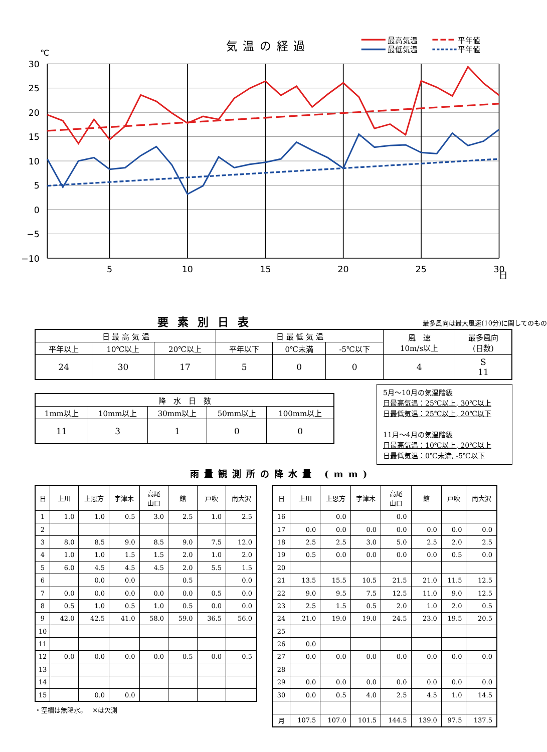気温の経過
最高気温
最低気温
平年値
平年値
℃
30
25
20
15
10
5
0
−5
−10
5
10
15
20
25
30
日
要素別日表
最多風向は最大風速(10分)に関してのもの
| 日 最 高 気 温 | | | 日 最 低 気 温 | | | 風 速 10m/s以上 | 最多風向 (日数) |
| --- | --- | --- | --- | --- | --- | --- | --- |
| 平年以上 | 10℃以上 | 20℃以上 | 平年以下 | 0℃未満 | -5℃以下 | | |
| 24 | 30 | 17 | 5 | 0 | 0 | 4 | S 11 |
| 降 水 日 数 | | | | |
| --- | --- | --- | --- | --- |
| 1mm以上 | 10mm以上 | 30mm以上 | 50mm以上 | 100mm以上 |
| 11 | 3 | 1 | 0 | 0 |
5月～10月の気温階級
日最高気温：25℃以上, 30℃以上
日最低気温：25℃以上, 20℃以下
11月～4月の気温階級
日最高気温：10℃以上, 20℃以上
日最低気温：0℃未満, -5℃以下
雨量観測所の降水量 (mm)
| 日 | 上川 | 上恩方 | 宇津木 | 高尾 山口 | 館 | 戸吹 | 南大沢 |
| --- | --- | --- | --- | --- | --- | --- | --- |
| 1 | 1.0 | 1.0 | 0.5 | 3.0 | 2.5 | 1.0 | 2.5 |
| 2 | | | | | | | |
| 3 | 8.0 | 8.5 | 9.0 | 8.5 | 9.0 | 7.5 | 12.0 |
| 4 | 1.0 | 1.0 | 1.5 | 1.5 | 2.0 | 1.0 | 2.0 |
| 5 | 6.0 | 4.5 | 4.5 | 4.5 | 2.0 | 5.5 | 1.5 |
| 6 | | 0.0 | 0.0 | | 0.5 | | 0.0 |
| 7 | 0.0 | 0.0 | 0.0 | 0.0 | 0.0 | 0.5 | 0.0 |
| 8 | 0.5 | 1.0 | 0.5 | 1.0 | 0.5 | 0.0 | 0.0 |
| 9 | 42.0 | 42.5 | 41.0 | 58.0 | 59.0 | 36.5 | 56.0 |
| 10 | | | | | | | |
| 11 | | | | | | | |
| 12 | 0.0 | 0.0 | 0.0 | 0.0 | 0.5 | 0.0 | 0.5 |
| 13 | | | | | | | |
| 14 | | | | | | | |
| 15 | | 0.0 | 0.0 | | | | |
・空欄は無降水。　 ×は欠測
| 日 | 上川 | 上恩方 | 宇津木 | 高尾 山口 | 館 | 戸吹 | 南大沢 |
| --- | --- | --- | --- | --- | --- | --- | --- |
| 16 | | 0.0 | | 0.0 | | | |
| 17 | 0.0 | 0.0 | 0.0 | 0.0 | 0.0 | 0.0 | 0.0 |
| 18 | 2.5 | 2.5 | 3.0 | 5.0 | 2.5 | 2.0 | 2.5 |
| 19 | 0.5 | 0.0 | 0.0 | 0.0 | 0.0 | 0.5 | 0.0 |
| 20 | | | | | | | |
| 21 | 13.5 | 15.5 | 10.5 | 21.5 | 21.0 | 11.5 | 12.5 |
| 22 | 9.0 | 9.5 | 7.5 | 12.5 | 11.0 | 9.0 | 12.5 |
| 23 | 2.5 | 1.5 | 0.5 | 2.0 | 1.0 | 2.0 | 0.5 |
| 24 | 21.0 | 19.0 | 19.0 | 24.5 | 23.0 | 19.5 | 20.5 |
| 25 | | | | | | | |
| 26 | 0.0 | | | | | | |
| 27 | 0.0 | 0.0 | 0.0 | 0.0 | 0.0 | 0.0 | 0.0 |
| 28 | | | | | | | |
| 29 | 0.0 | 0.0 | 0.0 | 0.0 | 0.0 | 0.0 | 0.0 |
| 30 | 0.0 | 0.5 | 4.0 | 2.5 | 4.5 | 1.0 | 14.5 |
| 月 | 107.5 | 107.0 | 101.5 | 144.5 | 139.0 | 97.5 | 137.5 |